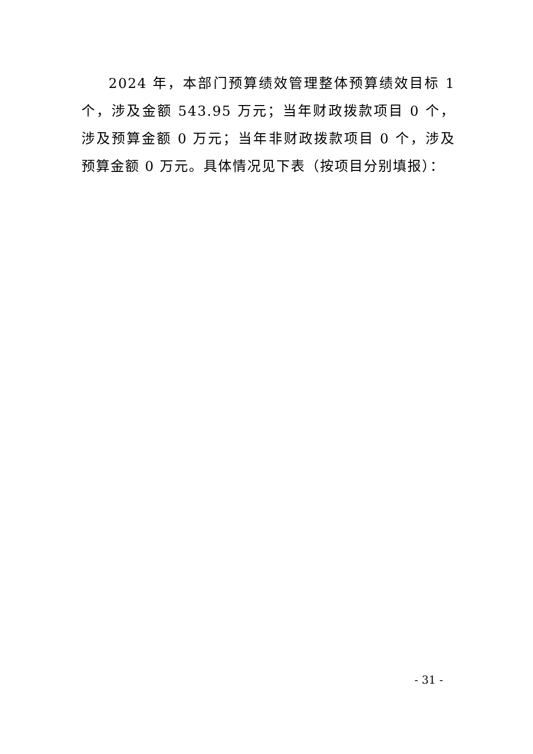2024 年，本部门预算绩效管理整体预算绩效目标 1 个，涉及金额 543.95 万元；当年财政拨款项目 0 个，涉及预算金额 0 万元；当年非财政拨款项目 0 个，涉及预算金额 0 万元。具体情况见下表（按项目分别填报）：
- 31 -